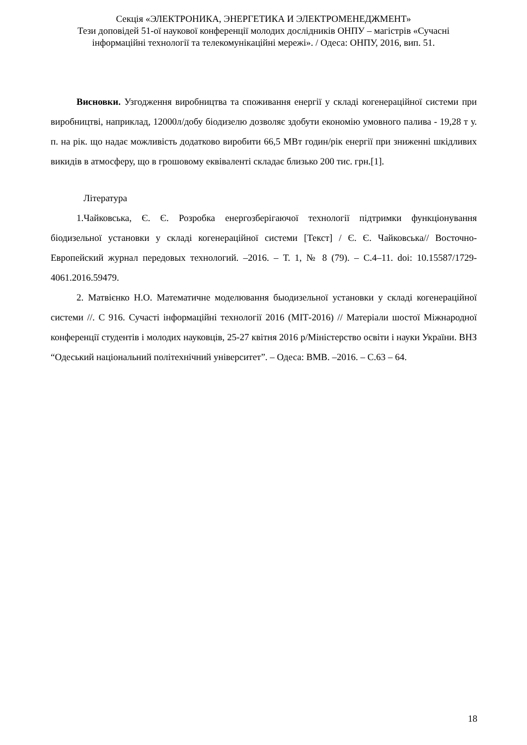Секція «ЭЛЕКТРОНИКА, ЭНЕРГЕТИКА И ЭЛЕКТРОМЕНЕДЖМЕНТ»
Тези доповідей 51-ої наукової конференції молодих дослідників ОНПУ – магістрів «Сучасні інформаційні технології та телекомунікаційні мережі». / Одеса: ОНПУ, 2016, вип. 51.
Висновки. Узгодження виробництва та споживання енергії у складі когенераційної системи при виробництві, наприклад, 12000л/добу біодизелю дозволяє здобути економію умовного палива - 19,28 т у. п. на рік. що надає можливість додатково виробити 66,5 МВт годин/рік енергії при зниженні шкідливих викидів в атмосферу, що в грошовому еквіваленті складає близько 200 тис. грн.[1].
Література
1.Чайковська, Є. Є. Розробка енергозберігаючої технології підтримки функціонування біодизельної установки у складі когенераційної системи [Текст] / Є. Є. Чайковська// Восточно-Европейский журнал передовых технологий. –2016. – Т. 1, № 8 (79). – С.4–11. doi: 10.15587/1729-4061.2016.59479.
2. Матвієнко Н.О. Математичне моделювання быодизельної установки у складі когенераційної системи //. С 916. Сучасті інформаційні технології 2016 (МІТ-2016) // Матеріали шостої Міжнародної конференції студентів і молодих науковців, 25-27 квітня 2016 р/Міністерство освіти і науки України. ВНЗ “Одеський національний політехнічний університет”. – Одеса: ВМВ. –2016. – С.63 – 64.
18